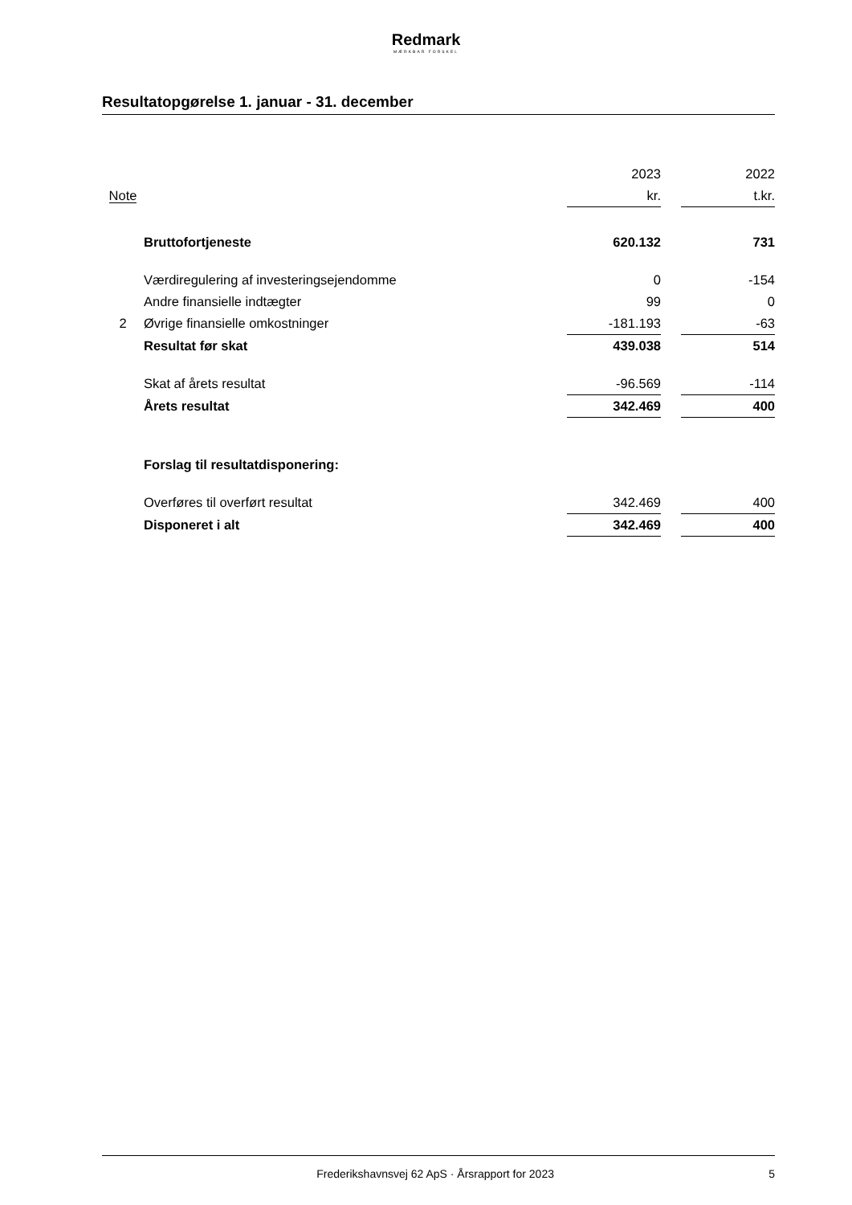Redmark
MÆRKBAR FORSKEL
Resultatopgørelse 1. januar - 31. december
| | | 2023 | | 2022 |
| --- | --- | --- | --- | --- |
| Note | | kr. | | t.kr. |
| | Bruttofortjeneste | 620.132 | | 731 |
| | Værdiregulering af investeringsejendomme | 0 | | -154 |
| | Andre finansielle indtægter | 99 | | 0 |
| 2 | Øvrige finansielle omkostninger | -181.193 | | -63 |
| | Resultat før skat | 439.038 | | 514 |
| | Skat af årets resultat | -96.569 | | -114 |
| | Årets resultat | 342.469 | | 400 |
| | Forslag til resultatdisponering: | | | |
| | Overføres til overført resultat | 342.469 | | 400 |
| | Disponeret i alt | 342.469 | | 400 |
Frederikshavnsvej 62 ApS · Årsrapport for 2023 5